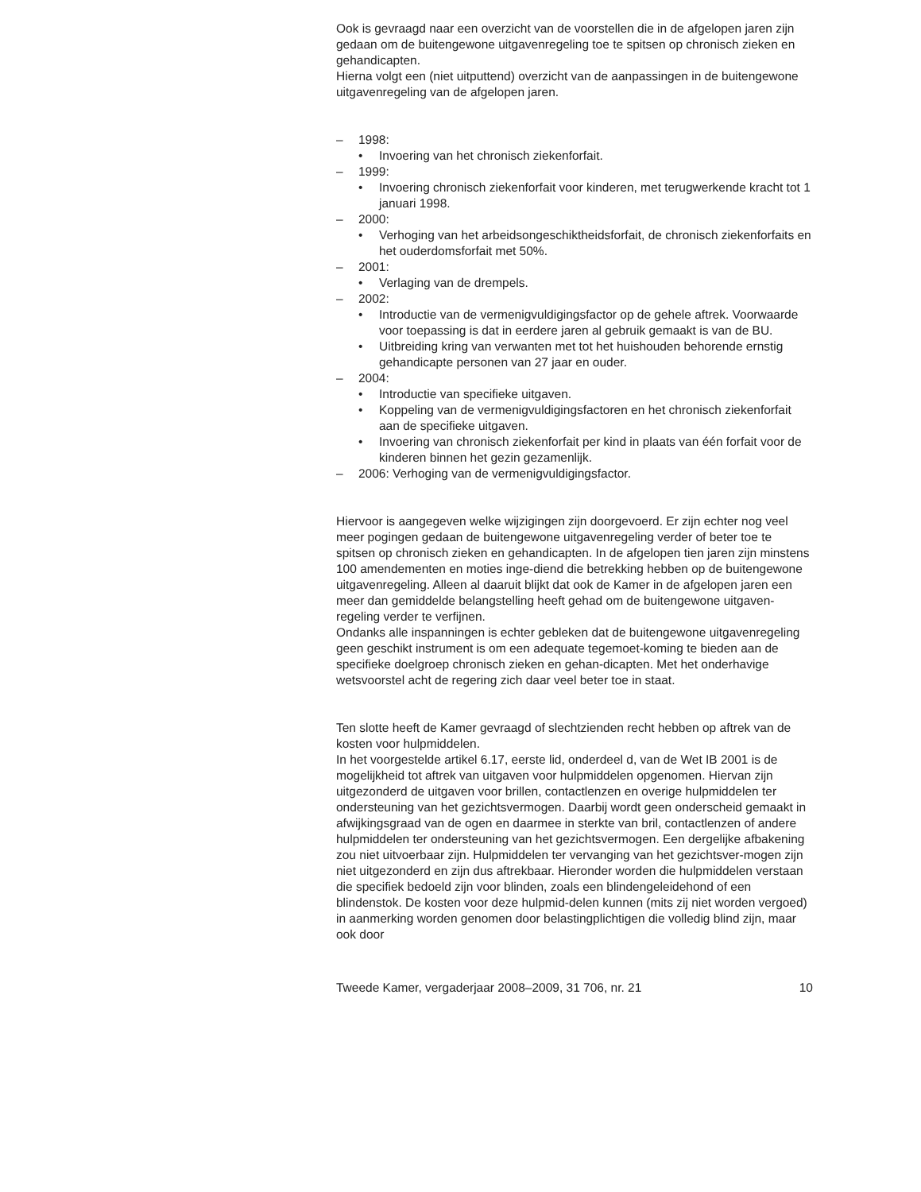Ook is gevraagd naar een overzicht van de voorstellen die in de afgelopen jaren zijn gedaan om de buitengewone uitgavenregeling toe te spitsen op chronisch zieken en gehandicapten.
Hierna volgt een (niet uitputtend) overzicht van de aanpassingen in de buitengewone uitgavenregeling van de afgelopen jaren.
– 1998:
• Invoering van het chronisch ziekenforfait.
– 1999:
• Invoering chronisch ziekenforfait voor kinderen, met terugwerkende kracht tot 1 januari 1998.
– 2000:
• Verhoging van het arbeidsongeschiktheidsforfait, de chronisch ziekenforfaits en het ouderdomsforfait met 50%.
– 2001:
• Verlaging van de drempels.
– 2002:
• Introductie van de vermenigvuldigingsfactor op de gehele aftrek. Voorwaarde voor toepassing is dat in eerdere jaren al gebruik gemaakt is van de BU.
• Uitbreiding kring van verwanten met tot het huishouden behorende ernstig gehandicapte personen van 27 jaar en ouder.
– 2004:
• Introductie van specifieke uitgaven.
• Koppeling van de vermenigvuldigingsfactoren en het chronisch ziekenforfait aan de specifieke uitgaven.
• Invoering van chronisch ziekenforfait per kind in plaats van één forfait voor de kinderen binnen het gezin gezamenlijk.
– 2006: Verhoging van de vermenigvuldigingsfactor.
Hiervoor is aangegeven welke wijzigingen zijn doorgevoerd. Er zijn echter nog veel meer pogingen gedaan de buitengewone uitgavenregeling verder of beter toe te spitsen op chronisch zieken en gehandicapten. In de afgelopen tien jaren zijn minstens 100 amendementen en moties inge-diend die betrekking hebben op de buitengewone uitgavenregeling. Alleen al daaruit blijkt dat ook de Kamer in de afgelopen jaren een meer dan gemiddelde belangstelling heeft gehad om de buitengewone uitgaven-regeling verder te verfijnen.
Ondanks alle inspanningen is echter gebleken dat de buitengewone uitgavenregeling geen geschikt instrument is om een adequate tegemoet-koming te bieden aan de specifieke doelgroep chronisch zieken en gehan-dicapten. Met het onderhavige wetsvoorstel acht de regering zich daar veel beter toe in staat.
Ten slotte heeft de Kamer gevraagd of slechtzienden recht hebben op aftrek van de kosten voor hulpmiddelen.
In het voorgestelde artikel 6.17, eerste lid, onderdeel d, van de Wet IB 2001 is de mogelijkheid tot aftrek van uitgaven voor hulpmiddelen opgenomen. Hiervan zijn uitgezonderd de uitgaven voor brillen, contactlenzen en overige hulpmiddelen ter ondersteuning van het gezichtsvermogen. Daarbij wordt geen onderscheid gemaakt in afwijkingsgraad van de ogen en daarmee in sterkte van bril, contactlenzen of andere hulpmiddelen ter ondersteuning van het gezichtsvermogen. Een dergelijke afbakening zou niet uitvoerbaar zijn. Hulpmiddelen ter vervanging van het gezichtsver-mogen zijn niet uitgezonderd en zijn dus aftrekbaar. Hieronder worden die hulpmiddelen verstaan die specifiek bedoeld zijn voor blinden, zoals een blindengeleidehond of een blindenstok. De kosten voor deze hulpmid-delen kunnen (mits zij niet worden vergoed) in aanmerking worden genomen door belastingplichtigen die volledig blind zijn, maar ook door
Tweede Kamer, vergaderjaar 2008–2009, 31 706, nr. 21 10